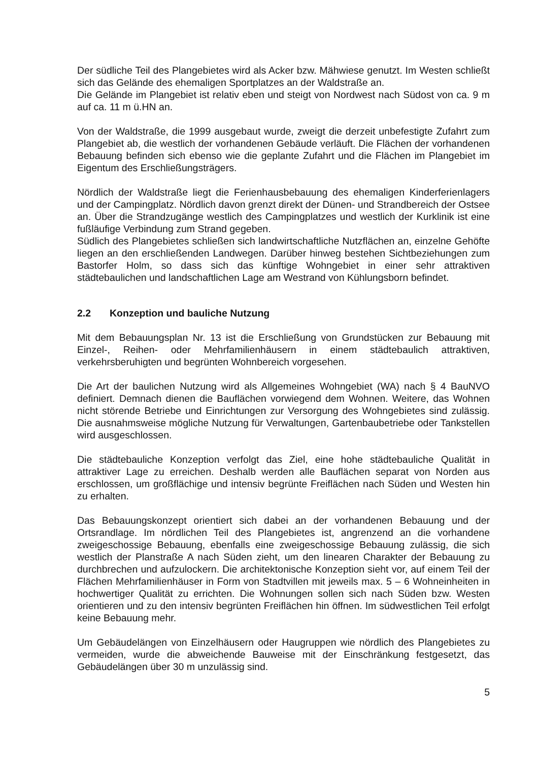Der südliche Teil des Plangebietes wird als Acker bzw. Mähwiese genutzt. Im Westen schließt sich das Gelände des ehemaligen Sportplatzes an der Waldstraße an.
Die Gelände im Plangebiet ist relativ eben und steigt von Nordwest nach Südost von ca. 9 m auf ca. 11 m ü.HN an.
Von der Waldstraße, die 1999 ausgebaut wurde, zweigt die derzeit unbefestigte Zufahrt zum Plangebiet ab, die westlich der vorhandenen Gebäude verläuft. Die Flächen der vorhandenen Bebauung befinden sich ebenso wie die geplante Zufahrt und die Flächen im Plangebiet im Eigentum des Erschließungsträgers.
Nördlich der Waldstraße liegt die Ferienhausbebauung des ehemaligen Kinderferienlagers und der Campingplatz. Nördlich davon grenzt direkt der Dünen- und Strandbereich der Ostsee an. Über die Strandzugänge westlich des Campingplatzes und westlich der Kurklinik ist eine fußläufige Verbindung zum Strand gegeben.
Südlich des Plangebietes schließen sich landwirtschaftliche Nutzflächen an, einzelne Gehöfte liegen an den erschließenden Landwegen. Darüber hinweg bestehen Sichtbeziehungen zum Bastorfer Holm, so dass sich das künftige Wohngebiet in einer sehr attraktiven städtebaulichen und landschaftlichen Lage am Westrand von Kühlungsborn befindet.
2.2 Konzeption und bauliche Nutzung
Mit dem Bebauungsplan Nr. 13 ist die Erschließung von Grundstücken zur Bebauung mit Einzel-, Reihen- oder Mehrfamilienhäusern in einem städtebaulich attraktiven, verkehrsberuhigten und begrünten Wohnbereich vorgesehen.
Die Art der baulichen Nutzung wird als Allgemeines Wohngebiet (WA) nach § 4 BauNVO definiert. Demnach dienen die Bauflächen vorwiegend dem Wohnen. Weitere, das Wohnen nicht störende Betriebe und Einrichtungen zur Versorgung des Wohngebietes sind zulässig. Die ausnahmsweise mögliche Nutzung für Verwaltungen, Gartenbaubetriebe oder Tankstellen wird ausgeschlossen.
Die städtebauliche Konzeption verfolgt das Ziel, eine hohe städtebauliche Qualität in attraktiver Lage zu erreichen. Deshalb werden alle Bauflächen separat von Norden aus erschlossen, um großflächige und intensiv begrünte Freiflächen nach Süden und Westen hin zu erhalten.
Das Bebauungskonzept orientiert sich dabei an der vorhandenen Bebauung und der Ortsrandlage. Im nördlichen Teil des Plangebietes ist, angrenzend an die vorhandene zweigeschossige Bebauung, ebenfalls eine zweigeschossige Bebauung zulässig, die sich westlich der Planstraße A nach Süden zieht, um den linearen Charakter der Bebauung zu durchbrechen und aufzulockern. Die architektonische Konzeption sieht vor, auf einem Teil der Flächen Mehrfamilienhäuser in Form von Stadtvillen mit jeweils max. 5 – 6 Wohneinheiten in hochwertiger Qualität zu errichten. Die Wohnungen sollen sich nach Süden bzw. Westen orientieren und zu den intensiv begrünten Freiflächen hin öffnen. Im südwestlichen Teil erfolgt keine Bebauung mehr.
Um Gebäudelängen von Einzelhäusern oder Haugruppen wie nördlich des Plangebietes zu vermeiden, wurde die abweichende Bauweise mit der Einschränkung festgesetzt, das Gebäudelängen über 30 m unzulässig sind.
5